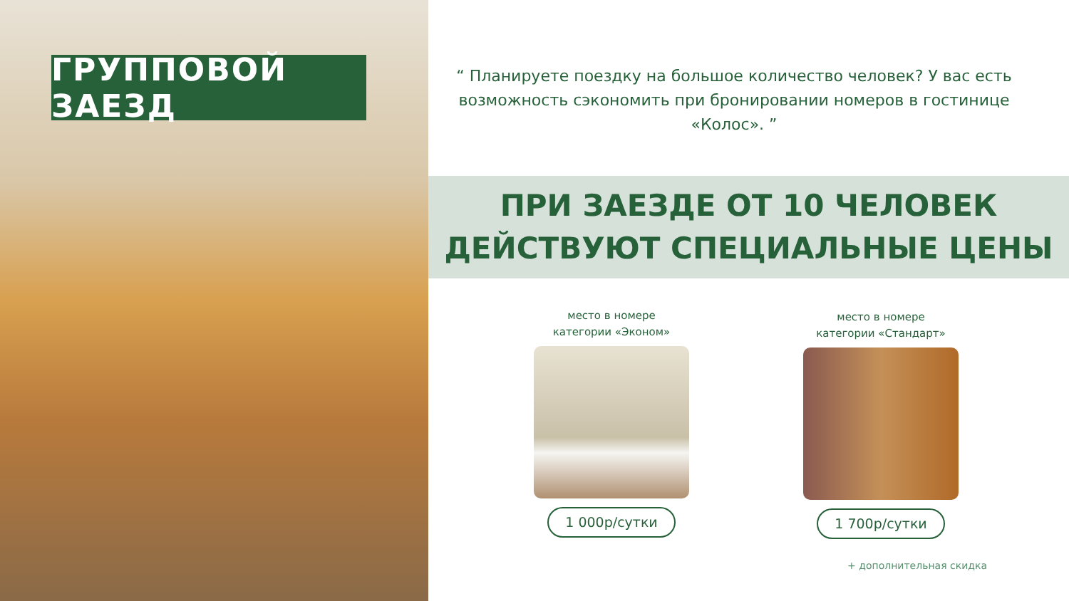ГРУППОВОЙ ЗАЕЗД
“ Планируете поездку на большое количество человек? У вас есть возможность сэкономить при бронировании номеров в гостинице «Колос». ”
ПРИ ЗАЕЗДЕ ОТ 10 ЧЕЛОВЕК
ДЕЙСТВУЮТ СПЕЦИАЛЬНЫЕ ЦЕНЫ
место в номере
категории «Эконом»
1 000р/сутки
место в номере
категории «Стандарт»
1 700р/сутки
+ дополнительная скидка